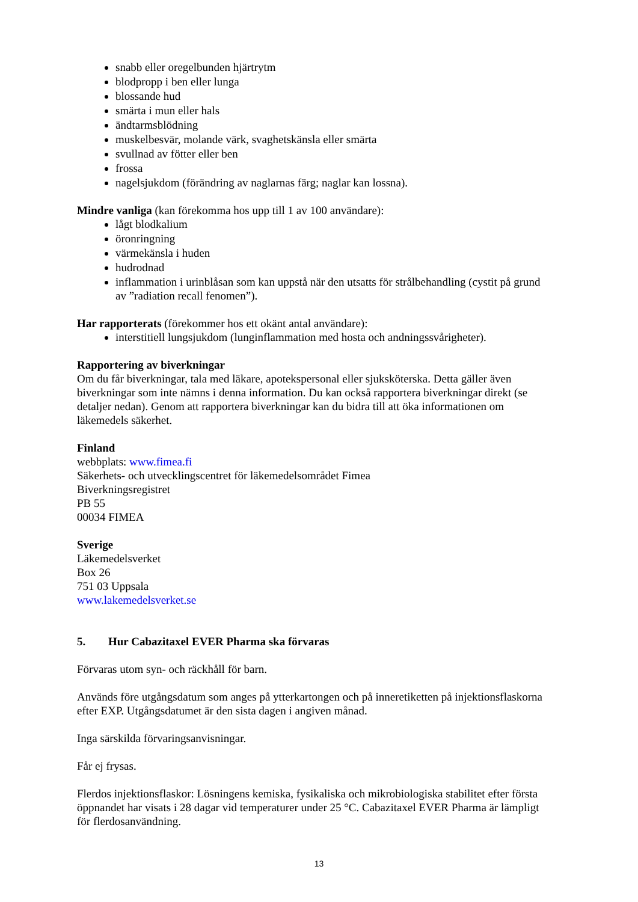snabb eller oregelbunden hjärtrytm
blodpropp i ben eller lunga
blossande hud
smärta i mun eller hals
ändtarmsblödning
muskelbesvär, molande värk, svaghetskänsla eller smärta
svullnad av fötter eller ben
frossa
nagelsjukdom (förändring av naglarnas färg; naglar kan lossna).
Mindre vanliga (kan förekomma hos upp till 1 av 100 användare):
lågt blodkalium
öronringning
värmekänsla i huden
hudrodnad
inflammation i urinblåsan som kan uppstå när den utsatts för strålbehandling (cystit på grund av ”radiation recall fenomen”).
Har rapporterats (förekommer hos ett okänt antal användare):
interstitiell lungsjukdom (lunginflammation med hosta och andningssvårigheter).
Rapportering av biverkningar
Om du får biverkningar, tala med läkare, apotekspersonal eller sjuksköterska. Detta gäller även biverkningar som inte nämns i denna information. Du kan också rapportera biverkningar direkt (se detaljer nedan). Genom att rapportera biverkningar kan du bidra till att öka informationen om läkemedels säkerhet.
Finland
webbplats: www.fimea.fi
Säkerhets- och utvecklingscentret för läkemedelsområdet Fimea
Biverkningsregistret
PB 55
00034 FIMEA
Sverige
Läkemedelsverket
Box 26
751 03 Uppsala
www.lakemedelsverket.se
5. Hur Cabazitaxel EVER Pharma ska förvaras
Förvaras utom syn- och räckhåll för barn.
Används före utgångsdatum som anges på ytterkartongen och på inneretiketten på injektionsflaskorna efter EXP. Utgångsdatumet är den sista dagen i angiven månad.
Inga särskilda förvaringsanvisningar.
Får ej frysas.
Flerdos injektionsflaskor: Lösningens kemiska, fysikaliska och mikrobiologiska stabilitet efter första öppnandet har visats i 28 dagar vid temperaturer under 25 °C. Cabazitaxel EVER Pharma är lämpligt för flerdosanvändning.
13